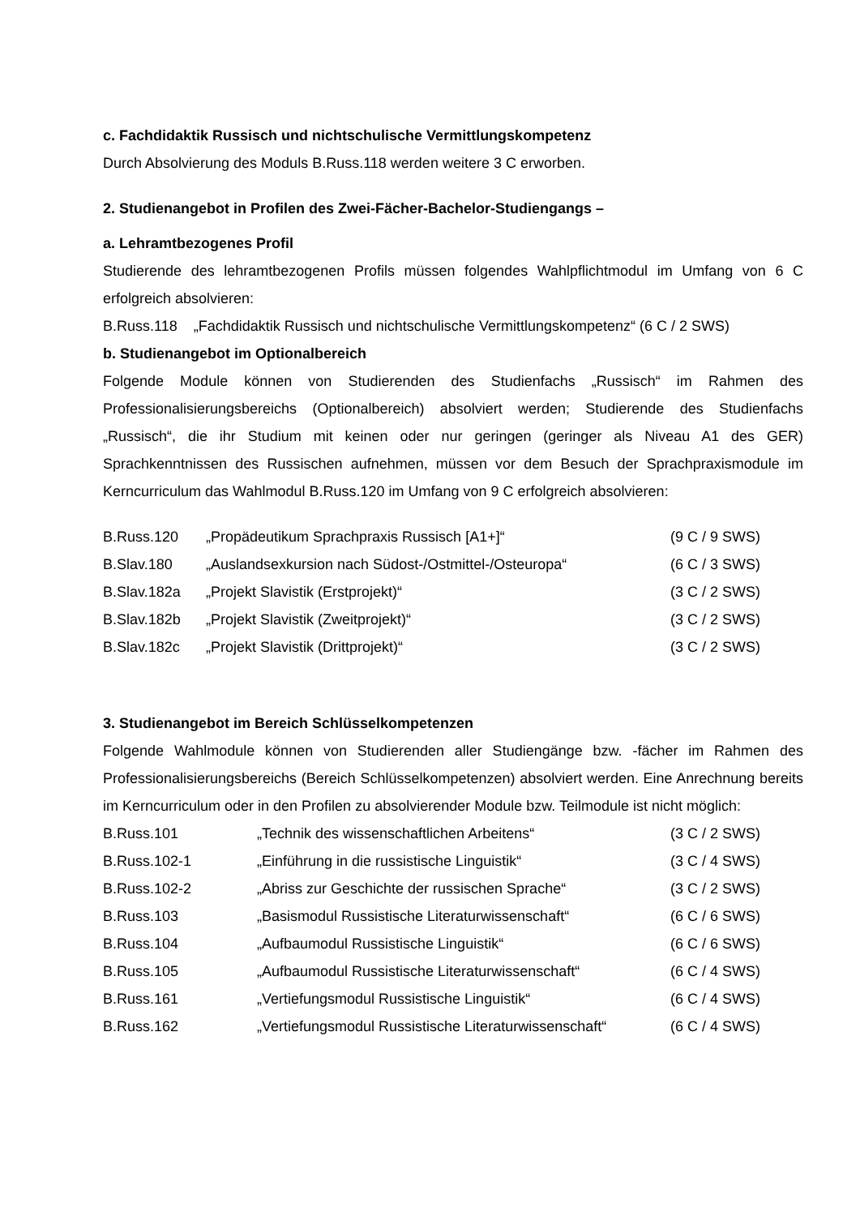c. Fachdidaktik Russisch und nichtschulische Vermittlungskompetenz
Durch Absolvierung des Moduls B.Russ.118 werden weitere 3 C erworben.
2. Studienangebot in Profilen des Zwei-Fächer-Bachelor-Studiengangs –
a. Lehramtbezogenes Profil
Studierende des lehramtbezogenen Profils müssen folgendes Wahlpflichtmodul im Umfang von 6 C erfolgreich absolvieren:
B.Russ.118 „Fachdidaktik Russisch und nichtschulische Vermittlungskompetenz“ (6 C / 2 SWS)
b. Studienangebot im Optionalbereich
Folgende Module können von Studierenden des Studienfachs „Russisch“ im Rahmen des Professionalisierungsbereichs (Optionalbereich) absolviert werden; Studierende des Studienfachs „Russisch“, die ihr Studium mit keinen oder nur geringen (geringer als Niveau A1 des GER) Sprachkenntnissen des Russischen aufnehmen, müssen vor dem Besuch der Sprachpraxismodule im Kerncurriculum das Wahlmodul B.Russ.120 im Umfang von 9 C erfolgreich absolvieren:
| B.Russ.120 | „Propädeutikum Sprachpraxis Russisch [A1+]“ | (9 C / 9 SWS) |
| B.Slav.180 | „Auslandsexkursion nach Südost-/Ostmittel-/Osteuropa“ | (6 C / 3 SWS) |
| B.Slav.182a | „Projekt Slavistik (Erstprojekt)“ | (3 C / 2 SWS) |
| B.Slav.182b | „Projekt Slavistik (Zweitprojekt)“ | (3 C / 2 SWS) |
| B.Slav.182c | „Projekt Slavistik (Drittprojekt)“ | (3 C / 2 SWS) |
3. Studienangebot im Bereich Schlüsselkompetenzen
Folgende Wahlmodule können von Studierenden aller Studiengänge bzw. -fächer im Rahmen des Professionalisierungsbereichs (Bereich Schlüsselkompetenzen) absolviert werden. Eine Anrechnung bereits im Kerncurriculum oder in den Profilen zu absolvierender Module bzw. Teilmodule ist nicht möglich:
| B.Russ.101 | „Technik des wissenschaftlichen Arbeitens“ | (3 C / 2 SWS) |
| B.Russ.102-1 | „Einführung in die russistische Linguistik“ | (3 C / 4 SWS) |
| B.Russ.102-2 | „Abriss zur Geschichte der russischen Sprache“ | (3 C / 2 SWS) |
| B.Russ.103 | „Basismodul Russistische Literaturwissenschaft“ | (6 C / 6 SWS) |
| B.Russ.104 | „Aufbaumodul Russistische Linguistik“ | (6 C / 6 SWS) |
| B.Russ.105 | „Aufbaumodul Russistische Literaturwissenschaft“ | (6 C / 4 SWS) |
| B.Russ.161 | „Vertiefungsmodul Russistische Linguistik“ | (6 C / 4 SWS) |
| B.Russ.162 | „Vertiefungsmodul Russistische Literaturwissenschaft“ | (6 C / 4 SWS) |